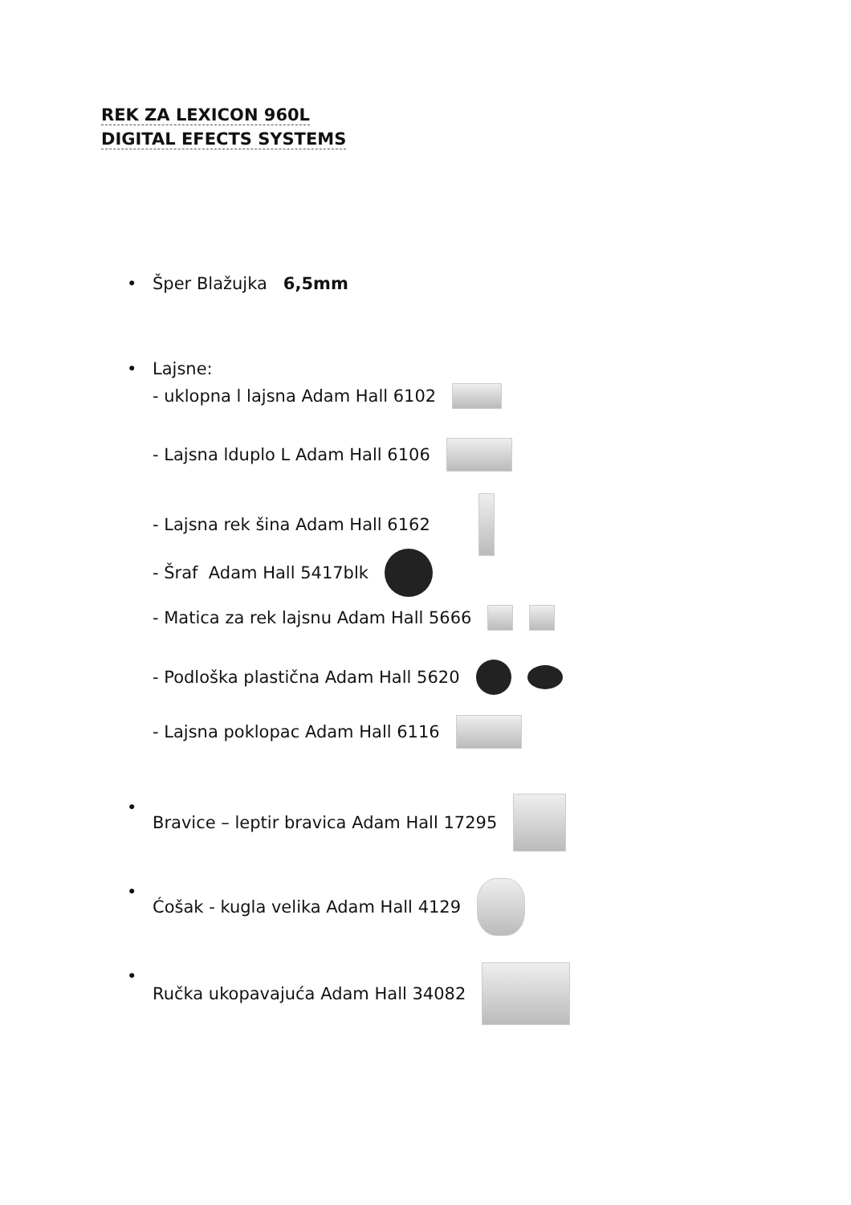REK ZA LEXICON 960L
DIGITAL EFECTS SYSTEMS
•
Šper Blažujka 6,5mm
•
Lajsne:
- uklopna l lajsna Adam Hall 6102
- Lajsna lduplo L Adam Hall 6106
- Lajsna rek šina Adam Hall 6162
- Šraf Adam Hall 5417blk
- Matica za rek lajsnu Adam Hall 5666
- Podloška plastična Adam Hall 5620
- Lajsna poklopac Adam Hall 6116
•
Bravice – leptir bravica Adam Hall 17295
•
Ćošak - kugla velika Adam Hall 4129
•
Ručka ukopavajuća Adam Hall 34082